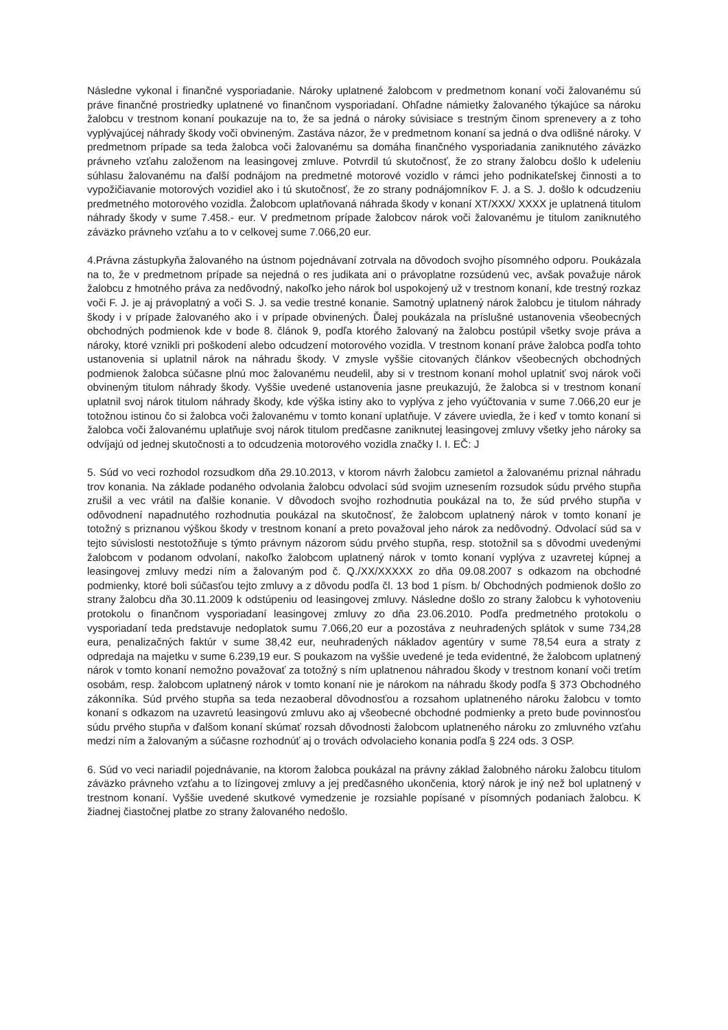Následne vykonal i finančné vysporiadanie. Nároky uplatnené žalobcom v predmetnom konaní voči žalovanému sú práve finančné prostriedky uplatnené vo finančnom vysporiadaní. Ohľadne námietky žalovaného týkajúce sa nároku žalobcu v trestnom konaní poukazuje na to, že sa jedná o nároky súvisiace s trestným činom sprenevery a z toho vyplývajúcej náhrady škody voči obvineným. Zastáva názor, že v predmetnom konaní sa jedná o dva odlišné nároky. V predmetnom prípade sa teda žalobca voči žalovanému sa domáha finančného vysporiadania zaniknutého záväzko právneho vzťahu založenom na leasingovej zmluve. Potvrdil tú skutočnosť, že zo strany žalobcu došlo k udeleniu súhlasu žalovanému na ďalší podnájom na predmetné motorové vozidlo v rámci jeho podnikateľskej činnosti a to vypožičiavanie motorových vozidiel ako i tú skutočnosť, že zo strany podnájomníkov F. J. a S. J. došlo k odcudzeniu predmetného motorového vozidla. Žalobcom uplatňovaná náhrada škody v konaní XT/XXX/ XXXX je uplatnená titulom náhrady škody v sume 7.458.- eur. V predmetnom prípade žalobcov nárok voči žalovanému je titulom zaniknutého záväzko právneho vzťahu a to v celkovej sume 7.066,20 eur.
4.Právna zástupkyňa žalovaného na ústnom pojednávaní zotrvala na dôvodoch svojho písomného odporu. Poukázala na to, že v predmetnom prípade sa nejedná o res judikata ani o právoplatne rozsúdenú vec, avšak považuje nárok žalobcu z hmotného práva za nedôvodný, nakoľko jeho nárok bol uspokojený už v trestnom konaní, kde trestný rozkaz voči F. J. je aj právoplatný a voči S. J. sa vedie trestné konanie. Samotný uplatnený nárok žalobcu je titulom náhrady škody i v prípade žalovaného ako i v prípade obvinených. Ďalej poukázala na príslušné ustanovenia všeobecných obchodných podmienok kde v bode 8. článok 9, podľa ktorého žalovaný na žalobcu postúpil všetky svoje práva a nároky, ktoré vznikli pri poškodení alebo odcudzení motorového vozidla. V trestnom konaní práve žalobca podľa tohto ustanovenia si uplatnil nárok na náhradu škody. V zmysle vyššie citovaných článkov všeobecných obchodných podmienok žalobca súčasne plnú moc žalovanému neudelil, aby si v trestnom konaní mohol uplatniť svoj nárok voči obvineným titulom náhrady škody. Vyššie uvedené ustanovenia jasne preukazujú, že žalobca si v trestnom konaní uplatnil svoj nárok titulom náhrady škody, kde výška istiny ako to vyplýva z jeho vyúčtovania v sume 7.066,20 eur je totožnou istinou čo si žalobca voči žalovanému v tomto konaní uplatňuje. V závere uviedla, že i keď v tomto konaní si žalobca voči žalovanému uplatňuje svoj nárok titulom predčasne zaniknutej leasingovej zmluvy všetky jeho nároky sa odvíjajú od jednej skutočnosti a to odcudzenia motorového vozidla značky I. I. EČ: J
5. Súd vo veci rozhodol rozsudkom dňa 29.10.2013, v ktorom návrh žalobcu zamietol a žalovanému priznal náhradu trov konania. Na základe podaného odvolania žalobcu odvolací súd svojim uznesením rozsudok súdu prvého stupňa zrušil a vec vrátil na ďalšie konanie. V dôvodoch svojho rozhodnutia poukázal na to, že súd prvého stupňa v odôvodnení napadnutého rozhodnutia poukázal na skutočnosť, že žalobcom uplatnený nárok v tomto konaní je totožný s priznanou výškou škody v trestnom konaní a preto považoval jeho nárok za nedôvodný. Odvolací súd sa v tejto súvislosti nestotožňuje s týmto právnym názorom súdu prvého stupňa, resp. stotožnil sa s dôvodmi uvedenými žalobcom v podanom odvolaní, nakoľko žalobcom uplatnený nárok v tomto konaní vyplýva z uzavretej kúpnej a leasingovej zmluvy medzi ním a žalovaným pod č. Q./XX/XXXXX zo dňa 09.08.2007 s odkazom na obchodné podmienky, ktoré boli súčasťou tejto zmluvy a z dôvodu podľa čl. 13 bod 1 písm. b/ Obchodných podmienok došlo zo strany žalobcu dňa 30.11.2009 k odstúpeniu od leasingovej zmluvy. Následne došlo zo strany žalobcu k vyhotoveniu protokolu o finančnom vysporiadaní leasingovej zmluvy zo dňa 23.06.2010. Podľa predmetného protokolu o vysporiadaní teda predstavuje nedoplatok sumu 7.066,20 eur a pozostáva z neuhradených splátok v sume 734,28 eura, penalizačných faktúr v sume 38,42 eur, neuhradených nákladov agentúry v sume 78,54 eura a straty z odpredaja na majetku v sume 6.239,19 eur. S poukazom na vyššie uvedené je teda evidentné, že žalobcom uplatnený nárok v tomto konaní nemožno považovať za totožný s ním uplatnenou náhradou škody v trestnom konaní voči tretím osobám, resp. žalobcom uplatnený nárok v tomto konaní nie je nárokom na náhradu škody podľa § 373 Obchodného zákonníka. Súd prvého stupňa sa teda nezaoberal dôvodnosťou a rozsahom uplatneného nároku žalobcu v tomto konaní s odkazom na uzavretú leasingovú zmluvu ako aj všeobecné obchodné podmienky a preto bude povinnosťou súdu prvého stupňa v ďalšom konaní skúmať rozsah dôvodnosti žalobcom uplatneného nároku zo zmluvného vzťahu medzi ním a žalovaným a súčasne rozhodnúť aj o trovách odvolacieho konania podľa § 224 ods. 3 OSP.
6. Súd vo veci nariadil pojednávanie, na ktorom žalobca poukázal na právny základ žalobného nároku žalobcu titulom záväzko právneho vzťahu a to lízingovej zmluvy a jej predčasného ukončenia, ktorý nárok je iný než bol uplatnený v trestnom konaní. Vyššie uvedené skutkové vymedzenie je rozsiahle popísané v písomných podaniach žalobcu. K žiadnej čiastočnej platbe zo strany žalovaného nedošlo.